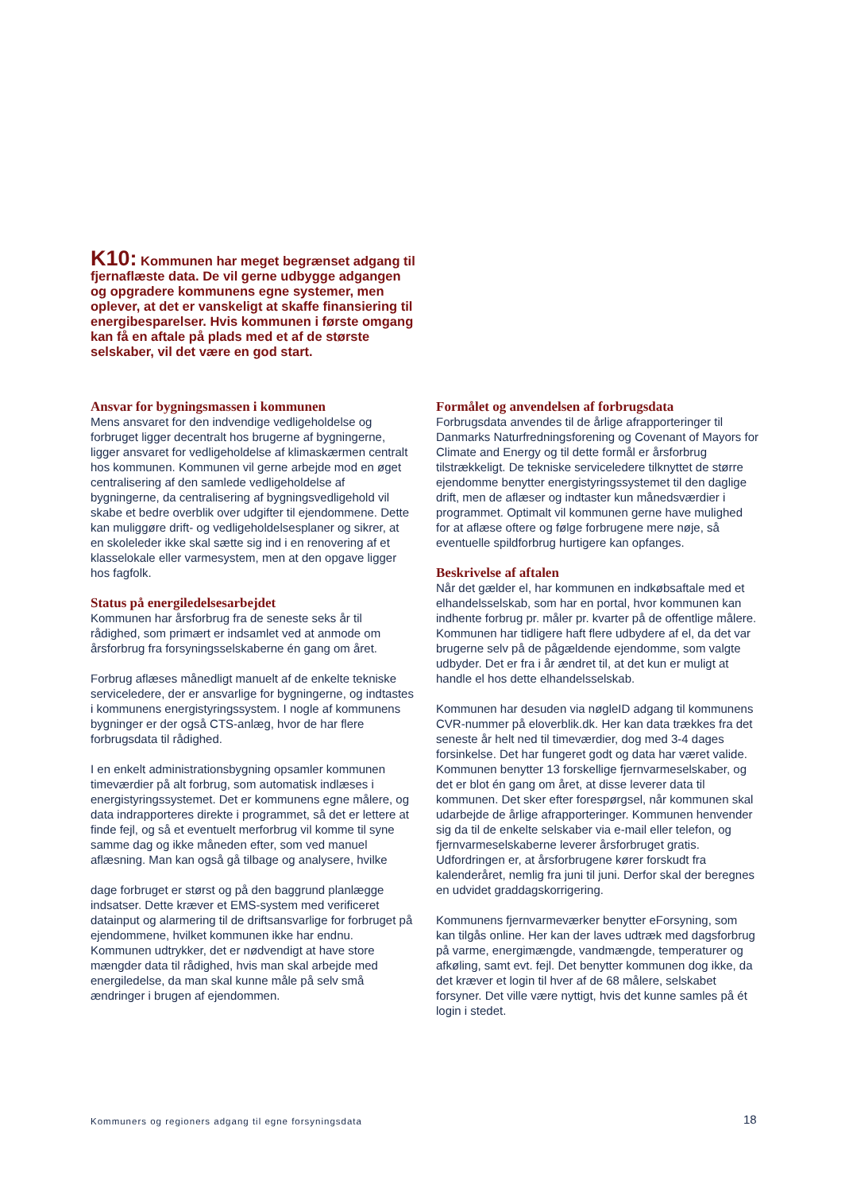K10: Kommunen har meget begrænset adgang til fjernaflæste data. De vil gerne udbygge adgangen og opgradere kommunens egne systemer, men oplever, at det er vanskeligt at skaffe finansiering til energibesparelser. Hvis kommunen i første omgang kan få en aftale på plads med et af de største selskaber, vil det være en god start.
Ansvar for bygningsmassen i kommunen
Mens ansvaret for den indvendige vedligeholdelse og forbruget ligger decentralt hos brugerne af bygningerne, ligger ansvaret for vedligeholdelse af klimaskærmen centralt hos kommunen. Kommunen vil gerne arbejde mod en øget centralisering af den samlede vedligeholdelse af bygningerne, da centralisering af bygningsvedligehold vil skabe et bedre overblik over udgifter til ejendommene. Dette kan muliggøre drift- og vedligeholdelsesplaner og sikrer, at en skoleleder ikke skal sætte sig ind i en renovering af et klasselokale eller varmesystem, men at den opgave ligger hos fagfolk.
Status på energiledelsesarbejdet
Kommunen har årsforbrug fra de seneste seks år til rådighed, som primært er indsamlet ved at anmode om årsforbrug fra forsyningsselskaberne én gang om året.
Forbrug aflæses månedligt manuelt af de enkelte tekniske serviceledere, der er ansvarlige for bygningerne, og indtastes i kommunens energistyringssystem. I nogle af kommunens bygninger er der også CTS-anlæg, hvor de har flere forbrugsdata til rådighed.
I en enkelt administrationsbygning opsamler kommunen timeværdier på alt forbrug, som automatisk indlæses i energistyringssystemet. Det er kommunens egne målere, og data indrapporteres direkte i programmet, så det er lettere at finde fejl, og så et eventuelt merforbrug vil komme til syne samme dag og ikke måneden efter, som ved manuel aflæsning. Man kan også gå tilbage og analysere, hvilke
dage forbruget er størst og på den baggrund planlægge indsatser. Dette kræver et EMS-system med verificeret datainput og alarmering til de driftsansvarlige for forbruget på ejendommene, hvilket kommunen ikke har endnu. Kommunen udtrykker, det er nødvendigt at have store mængder data til rådighed, hvis man skal arbejde med energiledelse, da man skal kunne måle på selv små ændringer i brugen af ejendommen.
Formålet og anvendelsen af forbrugsdata
Forbrugsdata anvendes til de årlige afrapporteringer til Danmarks Naturfredningsforening og Covenant of Mayors for Climate and Energy og til dette formål er årsforbrug tilstrækkeligt. De tekniske serviceledere tilknyttet de større ejendomme benytter energistyringssystemet til den daglige drift, men de aflæser og indtaster kun månedsværdier i programmet. Optimalt vil kommunen gerne have mulighed for at aflæse oftere og følge forbrugene mere nøje, så eventuelle spildforbrug hurtigere kan opfanges.
Beskrivelse af aftalen
Når det gælder el, har kommunen en indkøbsaftale med et elhandelsselskab, som har en portal, hvor kommunen kan indhente forbrug pr. måler pr. kvarter på de offentlige målere. Kommunen har tidligere haft flere udbydere af el, da det var brugerne selv på de pågældende ejendomme, som valgte udbyder. Det er fra i år ændret til, at det kun er muligt at handle el hos dette elhandelsselskab.
Kommunen har desuden via nøgleID adgang til kommunens CVR-nummer på eloverblik.dk. Her kan data trækkes fra det seneste år helt ned til timeværdier, dog med 3-4 dages forsinkelse. Det har fungeret godt og data har været valide. Kommunen benytter 13 forskellige fjernvarmeselskaber, og det er blot én gang om året, at disse leverer data til kommunen. Det sker efter forespørgsel, når kommunen skal udarbejde de årlige afrapporteringer. Kommunen henvender sig da til de enkelte selskaber via e-mail eller telefon, og fjernvarmeselskaberne leverer årsforbruget gratis. Udfordringen er, at årsforbrugene kører forskudt fra kalenderåret, nemlig fra juni til juni. Derfor skal der beregnes en udvidet graddagskorrigering.
Kommunens fjernvarmeværker benytter eForsyning, som kan tilgås online. Her kan der laves udtræk med dagsforbrug på varme, energimængde, vandmængde, temperaturer og afkøling, samt evt. fejl. Det benytter kommunen dog ikke, da det kræver et login til hver af de 68 målere, selskabet forsyner. Det ville være nyttigt, hvis det kunne samles på ét login i stedet.
Kommuners og regioners adgang til egne forsyningsdata
18